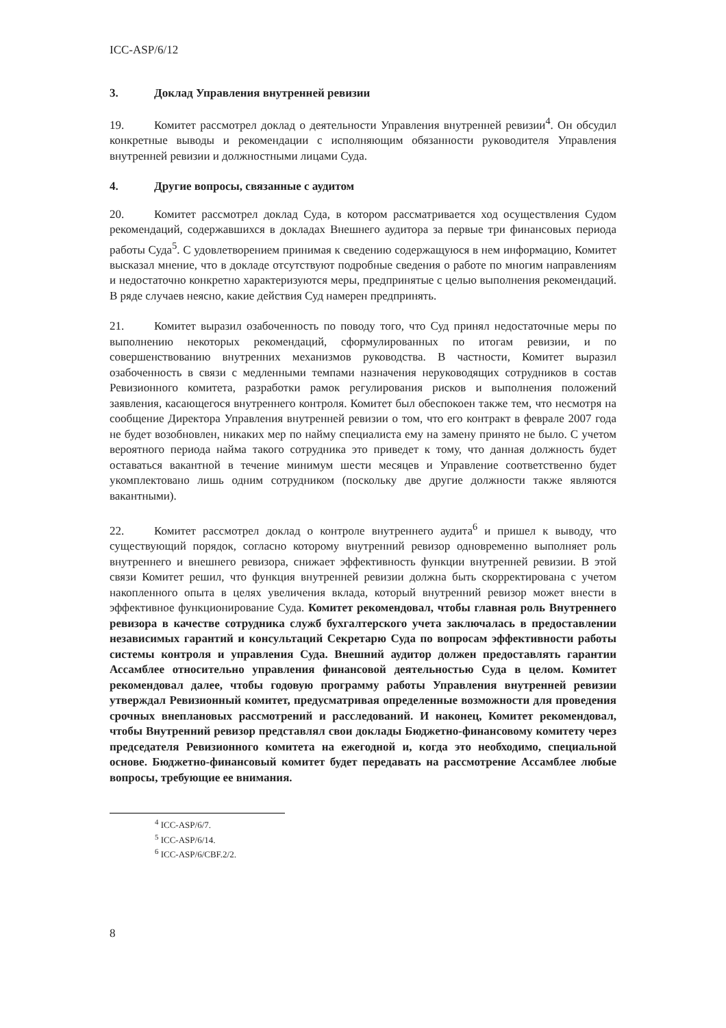ICC-ASP/6/12
3. Доклад Управления внутренней ревизии
19. Комитет рассмотрел доклад о деятельности Управления внутренней ревизии<sup>4</sup>. Он обсудил конкретные выводы и рекомендации с исполняющим обязанности руководителя Управления внутренней ревизии и должностными лицами Суда.
4. Другие вопросы, связанные с аудитом
20. Комитет рассмотрел доклад Суда, в котором рассматривается ход осуществления Судом рекомендаций, содержавшихся в докладах Внешнего аудитора за первые три финансовых периода работы Суда<sup>5</sup>. С удовлетворением принимая к сведению содержащуюся в нем информацию, Комитет высказал мнение, что в докладе отсутствуют подробные сведения о работе по многим направлениям и недостаточно конкретно характеризуются меры, предпринятые с целью выполнения рекомендаций. В ряде случаев неясно, какие действия Суд намерен предпринять.
21. Комитет выразил озабоченность по поводу того, что Суд принял недостаточные меры по выполнению некоторых рекомендаций, сформулированных по итогам ревизии, и по совершенствованию внутренних механизмов руководства. В частности, Комитет выразил озабоченность в связи с медленными темпами назначения неруководящих сотрудников в состав Ревизионного комитета, разработки рамок регулирования рисков и выполнения положений заявления, касающегося внутреннего контроля. Комитет был обеспокоен также тем, что несмотря на сообщение Директора Управления внутренней ревизии о том, что его контракт в феврале 2007 года не будет возобновлен, никаких мер по найму специалиста ему на замену принято не было. С учетом вероятного периода найма такого сотрудника это приведет к тому, что данная должность будет оставаться вакантной в течение минимум шести месяцев и Управление соответственно будет укомплектовано лишь одним сотрудником (поскольку две другие должности также являются вакантными).
22. Комитет рассмотрел доклад о контроле внутреннего аудита<sup>6</sup> и пришел к выводу, что существующий порядок, согласно которому внутренний ревизор одновременно выполняет роль внутреннего и внешнего ревизора, снижает эффективность функции внутренней ревизии. В этой связи Комитет решил, что функция внутренней ревизии должна быть скорректирована с учетом накопленного опыта в целях увеличения вклада, который внутренний ревизор может внести в эффективное функционирование Суда. Комитет рекомендовал, чтобы главная роль Внутреннего ревизора в качестве сотрудника служб бухгалтерского учета заключалась в предоставлении независимых гарантий и консультаций Секретарю Суда по вопросам эффективности работы системы контроля и управления Суда. Внешний аудитор должен предоставлять гарантии Ассамблее относительно управления финансовой деятельностью Суда в целом. Комитет рекомендовал далее, чтобы годовую программу работы Управления внутренней ревизии утверждал Ревизионный комитет, предусматривая определенные возможности для проведения срочных внеплановых рассмотрений и расследований. И наконец, Комитет рекомендовал, чтобы Внутренний ревизор представлял свои доклады Бюджетно-финансовому комитету через председателя Ревизионного комитета на ежегодной и, когда это необходимо, специальной основе. Бюджетно-финансовый комитет будет передавать на рассмотрение Ассамблее любые вопросы, требующие ее внимания.
<sup>4</sup> ICC-ASP/6/7.
<sup>5</sup> ICC-ASP/6/14.
<sup>6</sup> ICC-ASP/6/CBF.2/2.
8